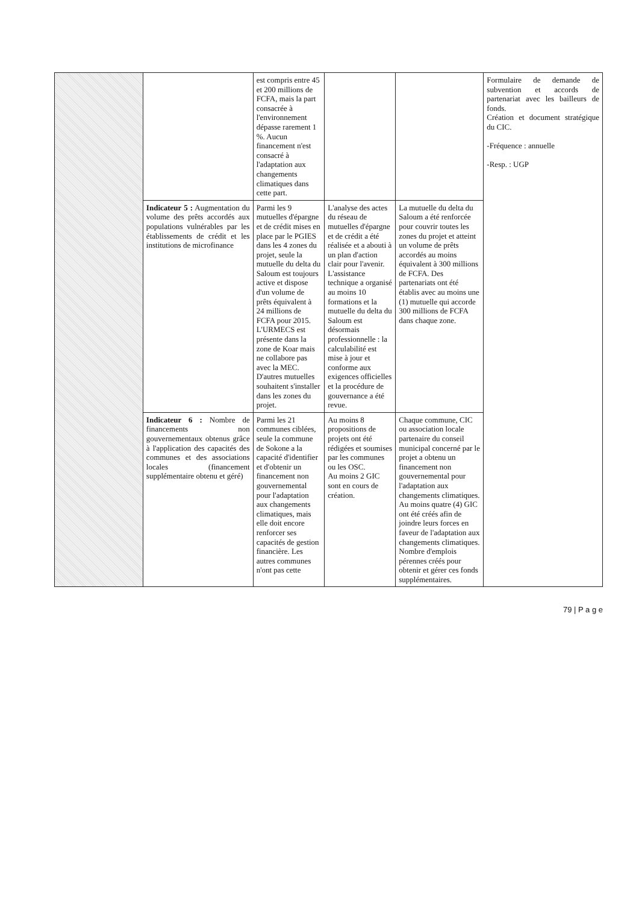| | | est compris entre 45 et 200 millions de FCFA, mais la part consacrée à l'environnement dépasse rarement 1 %. Aucun financement n'est consacré à l'adaptation aux changements climatiques dans cette part. | | | Formulaire de demande de subvention et accords de partenariat avec les bailleurs de fonds. Création et document stratégique du CIC. -Fréquence : annuelle -Resp. : UGP |
| | Indicateur 5 : Augmentation du volume des prêts accordés aux populations vulnérables par les établissements de crédit et les institutions de microfinance | Parmi les 9 mutuelles d'épargne et de crédit mises en place par le PGIES dans les 4 zones du projet, seule la mutuelle du delta du Saloum est toujours active et dispose d'un volume de prêts équivalent à 24 millions de FCFA pour 2015. L'URMECS est présente dans la zone de Koar mais ne collabore pas avec la MEC. D'autres mutuelles souhaitent s'installer dans les zones du projet. | L'analyse des actes du réseau de mutuelles d'épargne et de crédit a été réalisée et a abouti à un plan d'action clair pour l'avenir. L'assistance technique a organisé au moins 10 formations et la mutuelle du delta du Saloum est désormais professionnelle : la calculabilité est mise à jour et conforme aux exigences officielles et la procédure de gouvernance a été revue. | La mutuelle du delta du Saloum a été renforcée pour couvrir toutes les zones du projet et atteint un volume de prêts accordés au moins équivalent à 300 millions de FCFA. Des partenariats ont été établis avec au moins une (1) mutuelle qui accorde 300 millions de FCFA dans chaque zone. | |
| | Indicateur 6 : Nombre de financements non gouvernementaux obtenus grâce à l'application des capacités des communes et des associations locales (financement supplémentaire obtenu et géré) | Parmi les 21 communes ciblées, seule la commune de Sokone a la capacité d'identifier et d'obtenir un financement non gouvernemental pour l'adaptation aux changements climatiques, mais elle doit encore renforcer ses capacités de gestion financière. Les autres communes n'ont pas cette | Au moins 8 propositions de projets ont été rédigées et soumises par les communes ou les OSC. Au moins 2 GIC sont en cours de création. | Chaque commune, CIC ou association locale partenaire du conseil municipal concerné par le projet a obtenu un financement non gouvernemental pour l'adaptation aux changements climatiques. Au moins quatre (4) GIC ont été créés afin de joindre leurs forces en faveur de l'adaptation aux changements climatiques. Nombre d'emplois pérennes créés pour obtenir et gérer ces fonds supplémentaires. | |
79 | P a g e